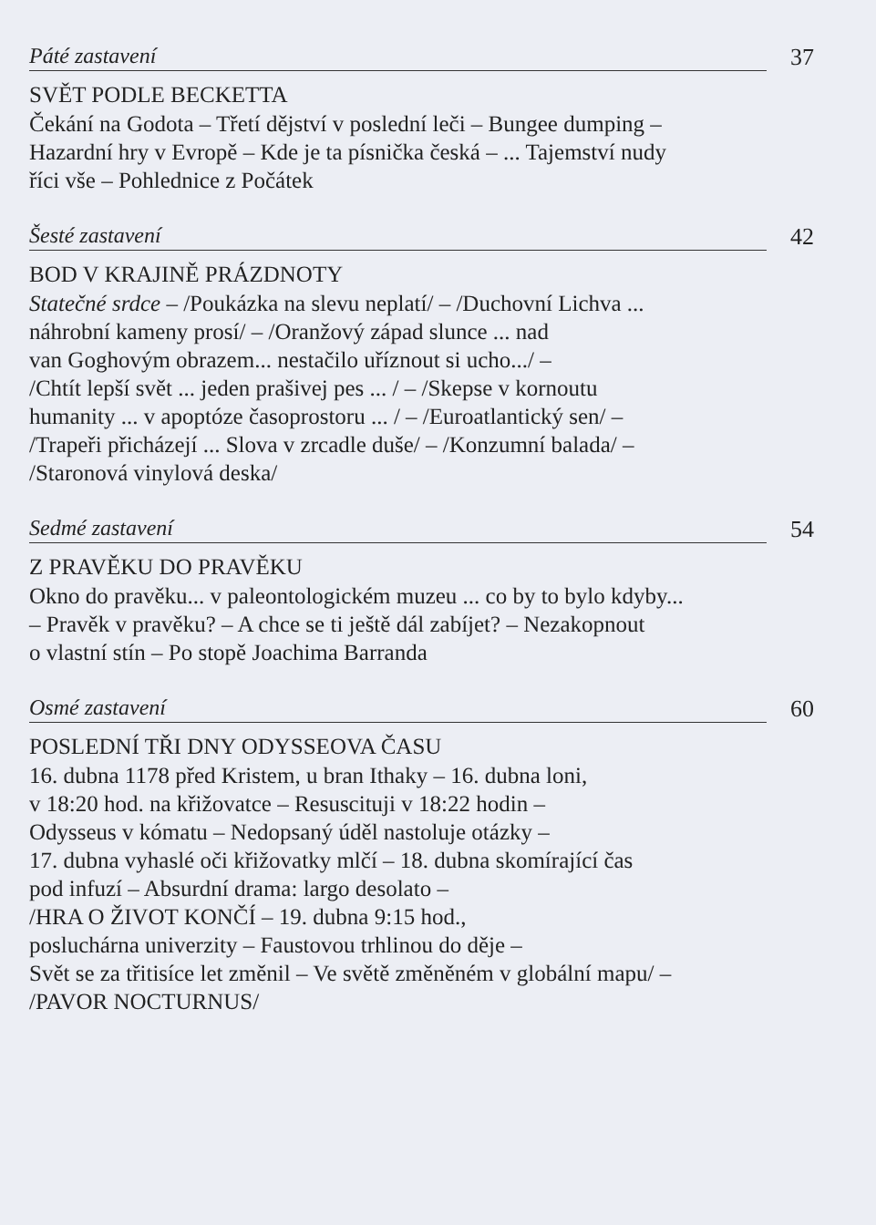Páté zastavení
37
SVĚT PODLE BECKETTA
Čekání na Godota – Třetí dějství v poslední leči – Bungee dumping –
Hazardní hry v Evropě – Kde je ta písnička česká – ... Tajemství nudy
říci vše – Pohlednice z Počátek
Šesté zastavení
42
BOD V KRAJINĚ PRÁZDNOTY
Statečné srdce – /Poukázka na slevu neplatí/ – /Duchovní Lichva ...
náhrobní kameny prosí/ – /Oranžový západ slunce ... nad
van Goghovým obrazem... nestačilo uříznout si ucho.../ –
/Chtít lepší svět ... jeden prašivej pes ... / – /Skepse v kornoutu
humanity ... v apoptóze časoprostoru ... / – /Euroatlantický sen/ –
/Trapeři přicházejí ... Slova v zrcadle duše/ – /Konzumní balada/ –
/Staronová vinylová deska/
Sedmé zastavení
54
Z PRAVĚKU DO PRAVĚKU
Okno do pravěku... v paleontologickém muzeu ... co by to bylo kdyby...
– Pravěk v pravěku? – A chce se ti ještě dál zabíjet? – Nezakopnout
o vlastní stín – Po stopě Joachima Barranda
Osmé zastavení
60
POSLEDNÍ TŘI DNY ODYSSEOVA ČASU
16. dubna 1178 před Kristem, u bran Ithaky – 16. dubna loni,
v 18:20 hod. na křižovatce – Resuscituji v 18:22 hodin –
Odysseus v kómatu – Nedopsaný úděl nastoluje otázky –
17. dubna vyhaslé oči křižovatky mlčí – 18. dubna skomírající čas
pod infuzí – Absurdní drama: largo desolato –
/HRA O ŽIVOT KONČÍ – 19. dubna 9:15 hod.,
posluchárna univerzity – Faustovou trhlinou do děje –
Svět se za třitisíce let změnil – Ve světě změněném v globální mapu/ –
/PAVOR NOCTURNUS/